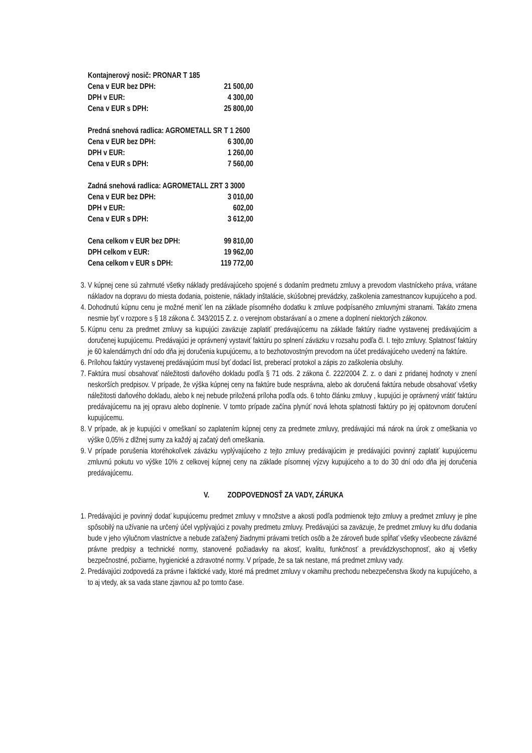| Kontajnerový nosič: PRONAR T 185 | |
| Cena v EUR bez DPH: | 21 500,00 |
| DPH v EUR: | 4 300,00 |
| Cena v EUR s DPH: | 25 800,00 |
| Predná snehová radlica: AGROMETALL SR T 1 2600 | |
| Cena v EUR bez DPH: | 6 300,00 |
| DPH v EUR: | 1 260,00 |
| Cena v EUR s DPH: | 7 560,00 |
| Zadná snehová radlica: AGROMETALL ZRT 3 3000 | |
| Cena v EUR bez DPH: | 3 010,00 |
| DPH v EUR: | 602,00 |
| Cena v EUR s DPH: | 3 612,00 |
| Cena celkom v EUR bez DPH: | 99 810,00 |
| DPH celkom v EUR: | 19 962,00 |
| Cena celkom v EUR s DPH: | 119 772,00 |
3. V kúpnej cene sú zahrnuté všetky náklady predávajúceho spojené s dodaním predmetu zmluvy a prevodom vlastníckeho práva, vrátane nákladov na dopravu do miesta dodania, poistenie, náklady inštalácie, skúšobnej prevádzky, zaškolenia zamestnancov kupujúceho a pod.
4. Dohodnutú kúpnu cenu je možné meniť len na základe písomného dodatku k zmluve podpísaného zmluvnými stranami. Takáto zmena nesmie byť v rozpore s § 18 zákona č. 343/2015 Z. z. o verejnom obstarávaní a o zmene a doplnení niektorých zákonov.
5. Kúpnu cenu za predmet zmluvy sa kupujúci zaväzuje zaplatiť predávajúcemu na základe faktúry riadne vystavenej predávajúcim a doručenej kupujúcemu. Predávajúci je oprávnený vystaviť faktúru po splnení záväzku v rozsahu podľa čl. I. tejto zmluvy. Splatnosť faktúry je 60 kalendárnych dní odo dňa jej doručenia kupujúcemu, a to bezhotovostným prevodom na účet predávajúceho uvedený na faktúre.
6. Prílohou faktúry vystavenej predávajúcim musí byť dodací list, preberací protokol a zápis zo zaškolenia obsluhy.
7. Faktúra musí obsahovať náležitosti daňového dokladu podľa § 71 ods. 2 zákona č. 222/2004 Z. z. o dani z pridanej hodnoty v znení neskorších predpisov. V prípade, že výška kúpnej ceny na faktúre bude nesprávna, alebo ak doručená faktúra nebude obsahovať všetky náležitosti daňového dokladu, alebo k nej nebude priložená príloha podľa ods. 6 tohto článku zmluvy , kupujúci je oprávnený vrátiť faktúru predávajúcemu na jej opravu alebo doplnenie. V tomto prípade začína plynúť nová lehota splatnosti faktúry po jej opätovnom doručení kupujúcemu.
8. V prípade, ak je kupujúci v omeškaní so zaplatením kúpnej ceny za predmete zmluvy, predávajúci má nárok na úrok z omeškania vo výške 0,05% z dlžnej sumy za každý aj začatý deň omeškania.
9. V prípade porušenia ktoréhokoľvek záväzku vyplývajúceho z tejto zmluvy predávajúcim je predávajúci povinný zaplatiť kupujúcemu zmluvnú pokutu vo výške 10% z celkovej kúpnej ceny na základe písomnej výzvy kupujúceho a to do 30 dní odo dňa jej doručenia predávajúcemu.
V. ZODPOVEDNOSŤ ZA VADY, ZÁRUKA
1. Predávajúci je povinný dodať kupujúcemu predmet zmluvy v množstve a akosti podľa podmienok tejto zmluvy a predmet zmluvy je plne spôsobilý na užívanie na určený účel vyplývajúci z povahy predmetu zmluvy. Predávajúci sa zaväzuje, že predmet zmluvy ku dňu dodania bude v jeho výlučnom vlastníctve a nebude zaťažený žiadnymi právami tretích osôb a že zároveň bude spĺňať všetky všeobecne záväzné právne predpisy a technické normy, stanovené požiadavky na akosť, kvalitu, funkčnosť a prevádzkyschopnosť, ako aj všetky bezpečnostné, požiarne, hygienické a zdravotné normy. V prípade, že sa tak nestane, má predmet zmluvy vady.
2. Predávajúci zodpovedá za právne i faktické vady, ktoré má predmet zmluvy v okamihu prechodu nebezpečenstva škody na kupujúceho, a to aj vtedy, ak sa vada stane zjavnou až po tomto čase.